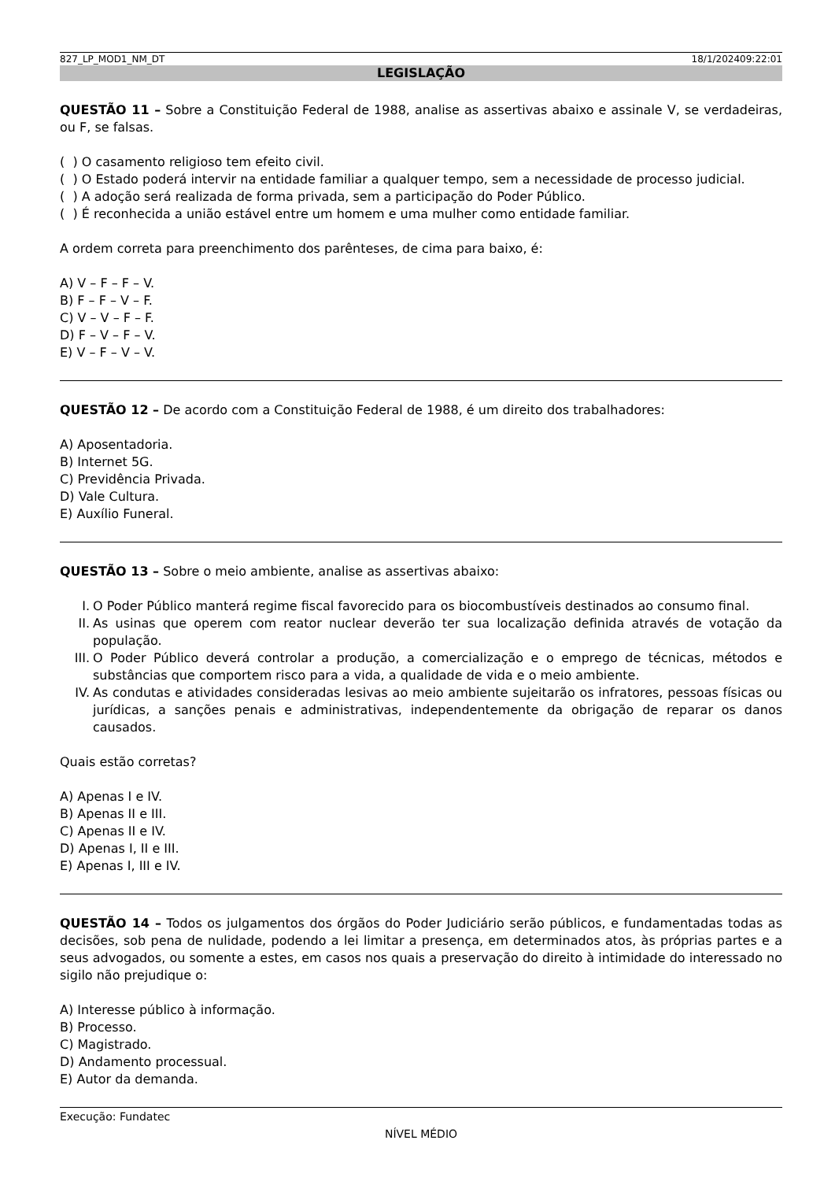827_LP_MOD1_NM_DT 18/1/202409:22:01
LEGISLAÇÃO
QUESTÃO 11 – Sobre a Constituição Federal de 1988, analise as assertivas abaixo e assinale V, se verdadeiras, ou F, se falsas.
( ) O casamento religioso tem efeito civil.
( ) O Estado poderá intervir na entidade familiar a qualquer tempo, sem a necessidade de processo judicial.
( ) A adoção será realizada de forma privada, sem a participação do Poder Público.
( ) É reconhecida a união estável entre um homem e uma mulher como entidade familiar.
A ordem correta para preenchimento dos parênteses, de cima para baixo, é:
A) V – F – F – V.
B) F – F – V – F.
C) V – V – F – F.
D) F – V – F – V.
E) V – F – V – V.
QUESTÃO 12 – De acordo com a Constituição Federal de 1988, é um direito dos trabalhadores:
A) Aposentadoria.
B) Internet 5G.
C) Previdência Privada.
D) Vale Cultura.
E) Auxílio Funeral.
QUESTÃO 13 – Sobre o meio ambiente, analise as assertivas abaixo:
I. O Poder Público manterá regime fiscal favorecido para os biocombustíveis destinados ao consumo final.
II. As usinas que operem com reator nuclear deverão ter sua localização definida através de votação da população.
III.
O Poder Público deverá controlar a produção, a comercialização e o emprego de técnicas, métodos e substâncias que comportem risco para a vida, a qualidade de vida e o meio ambiente.
IV. As condutas e atividades consideradas lesivas ao meio ambiente sujeitarão os infratores, pessoas físicas ou jurídicas, a sanções penais e administrativas, independentemente da obrigação de reparar os danos causados.
Quais estão corretas?
A) Apenas I e IV.
B) Apenas II e III.
C) Apenas II e IV.
D) Apenas I, II e III.
E) Apenas I, III e IV.
QUESTÃO 14 – Todos os julgamentos dos órgãos do Poder Judiciário serão públicos, e fundamentadas todas as decisões, sob pena de nulidade, podendo a lei limitar a presença, em determinados atos, às próprias partes e a seus advogados, ou somente a estes, em casos nos quais a preservação do direito à intimidade do interessado no sigilo não prejudique o:
A) Interesse público à informação.
B) Processo.
C) Magistrado.
D) Andamento processual.
E) Autor da demanda.
Execução: Fundatec
NÍVEL MÉDIO